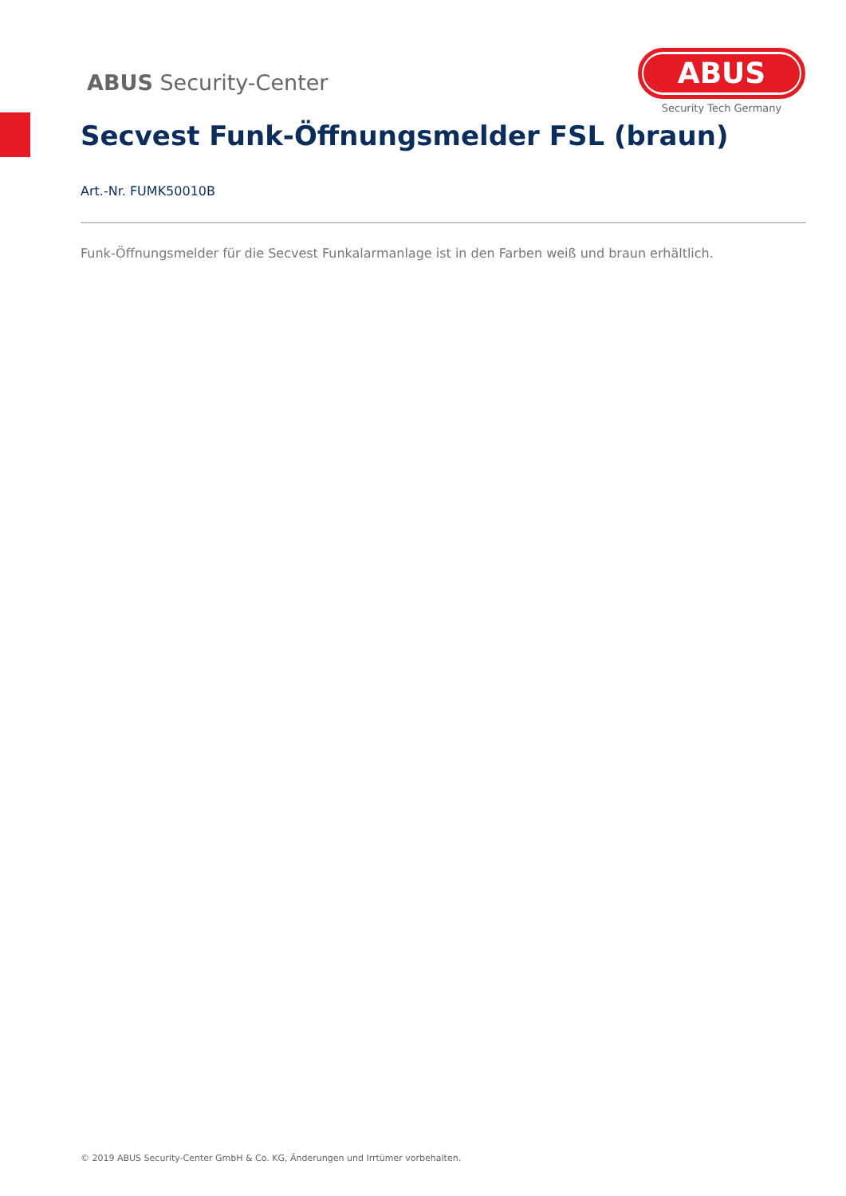ABUS Security-Center
ABUS
Security Tech Germany
Secvest Funk-Öffnungsmelder FSL (braun)
Art.-Nr. FUMK50010B
Funk-Öffnungsmelder für die Secvest Funkalarmanlage ist in den Farben weiß und braun erhältlich.
© 2019 ABUS Security-Center GmbH & Co. KG, Änderungen und Irrtümer vorbehalten.